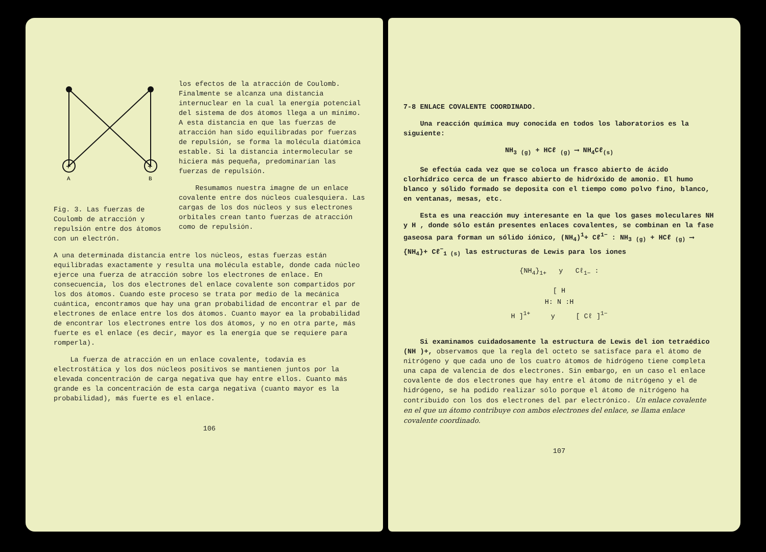+
+
A
B
Fig. 3. Las fuerzas de Coulomb de atracción y repulsión entre dos átomos con un electrón.
los efectos de la atracción de Coulomb. Finalmente se alcanza una distancia internuclear en la cual la energía potencial del sistema de dos átomos llega a un mínimo. A esta distancia en que las fuerzas de atracción han sido equilibradas por fuerzas de repulsión, se forma la molécula diatómica estable. Si la distancia intermolecular se hiciera más pequeña, predominarían las fuerzas de repulsión.
Resumamos nuestra imagne de un enlace covalente entre dos núcleos cualesquiera. Las cargas de los dos núcleos y sus electrones orbitales crean tanto fuerzas de atracción como de repulsión.
A una determinada distancia entre los núcleos, estas fuerzas están equilibradas exactamente y resulta una molécula estable, donde cada núcleo ejerce una fuerza de atracción sobre los electrones de enlace. En consecuencia, los dos electrones del enlace covalente son compartidos por los dos átomos. Cuando este proceso se trata por medio de la mecánica cuántica, encontramos que hay una gran probabilidad de encontrar el par de electrones de enlace entre los dos átomos. Cuanto mayor ea la probabilidad de encontrar los electrones entre los dos átomos, y no en otra parte, más fuerte es el enlace (es decir, mayor es la energía que se requiere para romperla).
La fuerza de atracción en un enlace covalente, todavía es electrostática y los dos núcleos positivos se mantienen juntos por la elevada concentración de carga negativa que hay entre ellos. Cuanto más grande es la concentración de esta carga negativa (cuanto mayor es la probabilidad), más fuerte es el enlace.
106
7-8 ENLACE COVALENTE COORDINADO.
Una reacción química muy conocida en todos los laboratorios es la siguiente:
NH<sub>3</sub> <sub>(g)</sub> + HCℓ <sub>(g)</sub> ⟶ NH<sub>4</sub>Cℓ<sub>(s)</sub>
Se efectúa cada vez que se coloca un frasco abierto de ácido clorhídrico cerca de un frasco abierto de hidróxido de amonio. El humo blanco y sólido formado se deposita con el tiempo como polvo fino, blanco, en ventanas, mesas, etc.
Esta es una reacción muy interesante en la que los gases moleculares NH y H , donde sólo están presentes enlaces covalentes, se combinan en la fase gaseosa para forman un sólido iónico, (NH<sub>4</sub>)<sup>1</sup>+ Cℓ<sup>1−</sup> : NH<sub>3</sub> <sub>(g)</sub> + HCℓ <sub>(g)</sub> ⟶ {NH<sub>4</sub>}+ Cℓ<sup>−</sup><sub>1 (s)</sub> las estructuras de Lewis para los iones
{NH<sub>4</sub>}<sub>1+</sub> y Cℓ<sub>1−</sub> :
[ H
H: N :H
H ]<sup>1+</sup> y [ Cℓ ]<sup>1−</sup>
Si examinamos cuidadosamente la estructura de Lewis del ion tetraédico (NH )+, observamos que la regla del octeto se satisface para el átomo de nitrógeno y que cada uno de los cuatro átomos de hidrógeno tiene completa una capa de valencia de dos electrones. Sin embargo, en un caso el enlace covalente de dos electrones que hay entre el átomo de nitrógeno y el de hidrógeno, se ha podido realizar sólo porque el átomo de nitrógeno ha contribuido con los dos electrones del par electrónico. Un enlace covalente en el que un átomo contribuye con ambos electrones del enlace, se llama enlace covalente coordinado.
107